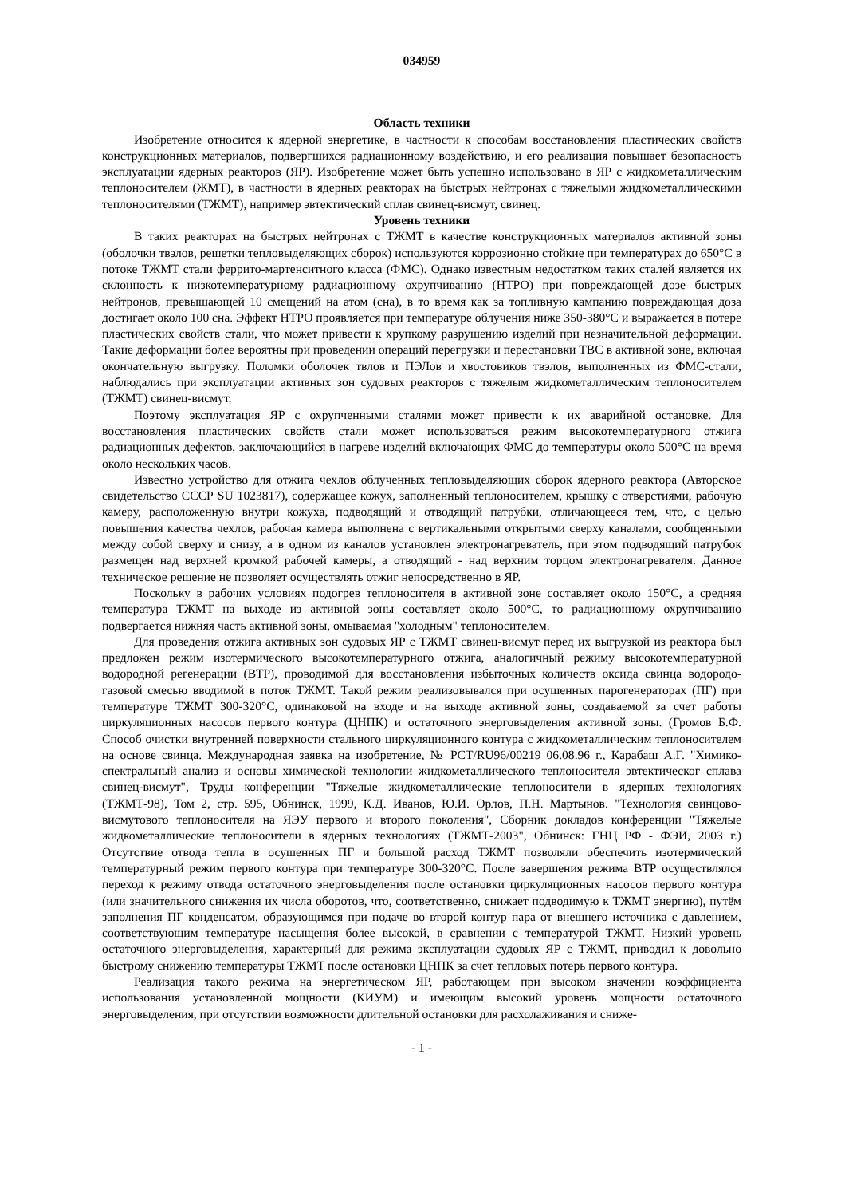034959
Область техники
Изобретение относится к ядерной энергетике, в частности к способам восстановления пластических свойств конструкционных материалов, подвергшихся радиационному воздействию, и его реализация повышает безопасность эксплуатации ядерных реакторов (ЯР). Изобретение может быть успешно использовано в ЯР с жидкометаллическим теплоносителем (ЖМТ), в частности в ядерных реакторах на быстрых нейтронах с тяжелыми жидкометаллическими теплоносителями (ТЖМТ), например эвтектический сплав свинец-висмут, свинец.
Уровень техники
В таких реакторах на быстрых нейтронах с ТЖМТ в качестве конструкционных материалов активной зоны (оболочки твэлов, решетки тепловыделяющих сборок) используются коррозионно стойкие при температурах до 650°С в потоке ТЖМТ стали феррито-мартенситного класса (ФМС). Однако известным недостатком таких сталей является их склонность к низкотемпературному радиационному охрупчиванию (НТРО) при повреждающей дозе быстрых нейтронов, превышающей 10 смещений на атом (сна), в то время как за топливную кампанию повреждающая доза достигает около 100 сна. Эффект НТРО проявляется при температуре облучения ниже 350-380°С и выражается в потере пластических свойств стали, что может привести к хрупкому разрушению изделий при незначительной деформации. Такие деформации более вероятны при проведении операций перегрузки и перестановки ТВС в активной зоне, включая окончательную выгрузку. Поломки оболочек твлов и ПЭЛов и хвостовиков твэлов, выполненных из ФМС-стали, наблюдались при эксплуатации активных зон судовых реакторов с тяжелым жидкометаллическим теплоносителем (ТЖМТ) свинец-висмут.
Поэтому эксплуатация ЯР с охрупченными сталями может привести к их аварийной остановке. Для восстановления пластических свойств стали может использоваться режим высокотемпературного отжига радиационных дефектов, заключающийся в нагреве изделий включающих ФМС до температуры около 500°С на время около нескольких часов.
Известно устройство для отжига чехлов облученных тепловыделяющих сборок ядерного реактора (Авторское свидетельство СССР SU 1023817), содержащее кожух, заполненный теплоносителем, крышку с отверстиями, рабочую камеру, расположенную внутри кожуха, подводящий и отводящий патрубки, отличающееся тем, что, с целью повышения качества чехлов, рабочая камера выполнена с вертикальными открытыми сверху каналами, сообщенными между собой сверху и снизу, а в одном из каналов установлен электронагреватель, при этом подводящий патрубок размещен над верхней кромкой рабочей камеры, а отводящий - над верхним торцом электронагревателя. Данное техническое решение не позволяет осуществлять отжиг непосредственно в ЯР.
Поскольку в рабочих условиях подогрев теплоносителя в активной зоне составляет около 150°С, а средняя температура ТЖМТ на выходе из активной зоны составляет около 500°С, то радиационному охрупчиванию подвергается нижняя часть активной зоны, омываемая "холодным" теплоносителем.
Для проведения отжига активных зон судовых ЯР с ТЖМТ свинец-висмут перед их выгрузкой из реактора был предложен режим изотермического высокотемпературного отжига, аналогичный режиму высокотемпературной водородной регенерации (ВТР), проводимой для восстановления избыточных количеств оксида свинца водородо-газовой смесью вводимой в поток ТЖМТ. Такой режим реализовывался при осушенных парогенераторах (ПГ) при температуре ТЖМТ 300-320°С, одинаковой на входе и на выходе активной зоны, создаваемой за счет работы циркуляционных насосов первого контура (ЦНПК) и остаточного энерговыделения активной зоны. (Громов Б.Ф. Способ очистки внутренней поверхности стального циркуляционного контура с жидкометаллическим теплоносителем на основе свинца. Международная заявка на изобретение, № PCT/RU96/00219 06.08.96 г., Карабаш А.Г. "Химико-спектральный анализ и основы химической технологии жидкометаллического теплоносителя эвтектическог сплава свинец-висмут", Труды конференции "Тяжелые жидкометаллические теплоносители в ядерных технологиях (ТЖМТ-98), Том 2, стр. 595, Обнинск, 1999, К.Д. Иванов, Ю.И. Орлов, П.Н. Мартынов. "Технология свинцово-висмутового теплоносителя на ЯЭУ первого и второго поколения", Сборник докладов конференции "Тяжелые жидкометаллические теплоносители в ядерных технологиях (ТЖМТ-2003", Обнинск: ГНЦ РФ - ФЭИ, 2003 г.) Отсутствие отвода тепла в осушенных ПГ и большой расход ТЖМТ позволяли обеспечить изотермический температурный режим первого контура при температуре 300-320°С. После завершения режима ВТР осуществлялся переход к режиму отвода остаточного энерговыделения после остановки циркуляционных насосов первого контура (или значительного снижения их числа оборотов, что, соответственно, снижает подводимую к ТЖМТ энергию), путём заполнения ПГ конденсатом, образующимся при подаче во второй контур пара от внешнего источника с давлением, соответствующим температуре насыщения более высокой, в сравнении с температурой ТЖМТ. Низкий уровень остаточного энерговыделения, характерный для режима эксплуатации судовых ЯР с ТЖМТ, приводил к довольно быстрому снижению температуры ТЖМТ после остановки ЦНПК за счет тепловых потерь первого контура.
Реализация такого режима на энергетическом ЯР, работающем при высоком значении коэффициента использования установленной мощности (КИУМ) и имеющим высокий уровень мощности остаточного энерговыделения, при отсутствии возможности длительной остановки для расхолаживания и сниже-
- 1 -